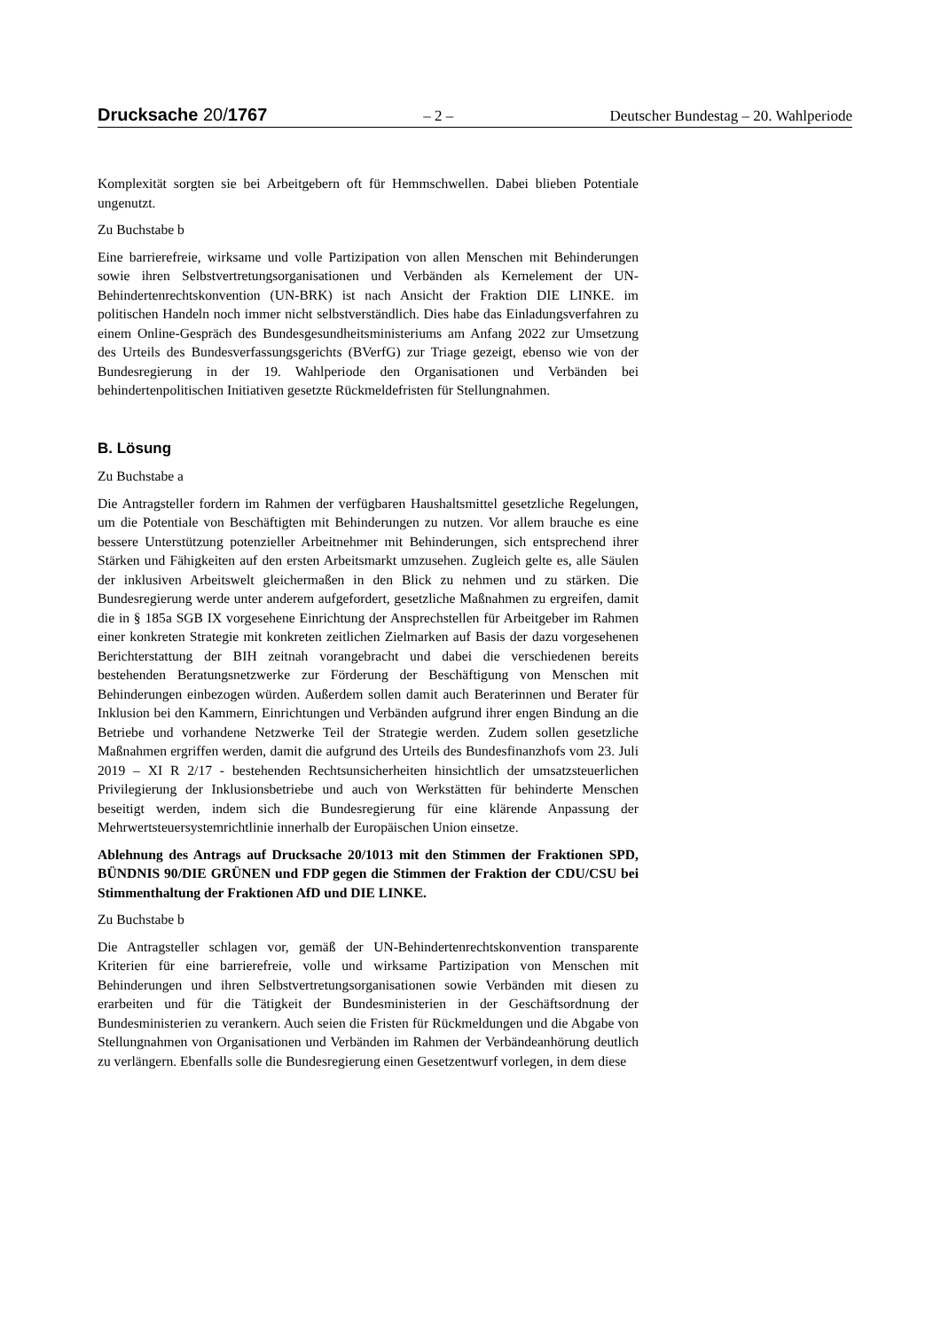Drucksache 20/1767
– 2 – Deutscher Bundestag – 20. Wahlperiode
Komplexität sorgten sie bei Arbeitgebern oft für Hemmschwellen. Dabei blieben Potentiale ungenutzt.
Zu Buchstabe b
Eine barrierefreie, wirksame und volle Partizipation von allen Menschen mit Behinderungen sowie ihren Selbstvertretungsorganisationen und Verbänden als Kernelement der UN-Behindertenrechtskonvention (UN-BRK) ist nach Ansicht der Fraktion DIE LINKE. im politischen Handeln noch immer nicht selbstverständlich. Dies habe das Einladungsverfahren zu einem Online-Gespräch des Bundesgesundheitsministeriums am Anfang 2022 zur Umsetzung des Urteils des Bundesverfassungsgerichts (BVerfG) zur Triage gezeigt, ebenso wie von der Bundesregierung in der 19. Wahlperiode den Organisationen und Verbänden bei behindertenpolitischen Initiativen gesetzte Rückmeldefristen für Stellungnahmen.
B. Lösung
Zu Buchstabe a
Die Antragsteller fordern im Rahmen der verfügbaren Haushaltsmittel gesetzliche Regelungen, um die Potentiale von Beschäftigten mit Behinderungen zu nutzen. Vor allem brauche es eine bessere Unterstützung potenzieller Arbeitnehmer mit Behinderungen, sich entsprechend ihrer Stärken und Fähigkeiten auf den ersten Arbeitsmarkt umzusehen. Zugleich gelte es, alle Säulen der inklusiven Arbeitswelt gleichermaßen in den Blick zu nehmen und zu stärken. Die Bundesregierung werde unter anderem aufgefordert, gesetzliche Maßnahmen zu ergreifen, damit die in § 185a SGB IX vorgesehene Einrichtung der Ansprechstellen für Arbeitgeber im Rahmen einer konkreten Strategie mit konkreten zeitlichen Zielmarken auf Basis der dazu vorgesehenen Berichterstattung der BIH zeitnah vorangebracht und dabei die verschiedenen bereits bestehenden Beratungsnetzwerke zur Förderung der Beschäftigung von Menschen mit Behinderungen einbezogen würden. Außerdem sollen damit auch Beraterinnen und Berater für Inklusion bei den Kammern, Einrichtungen und Verbänden aufgrund ihrer engen Bindung an die Betriebe und vorhandene Netzwerke Teil der Strategie werden. Zudem sollen gesetzliche Maßnahmen ergriffen werden, damit die aufgrund des Urteils des Bundesfinanzhofs vom 23. Juli 2019 – XI R 2/17 - bestehenden Rechtsunsicherheiten hinsichtlich der umsatzsteuerlichen Privilegierung der Inklusionsbetriebe und auch von Werkstätten für behinderte Menschen beseitigt werden, indem sich die Bundesregierung für eine klärende Anpassung der Mehrwertsteuersystemrichtlinie innerhalb der Europäischen Union einsetze.
Ablehnung des Antrags auf Drucksache 20/1013 mit den Stimmen der Fraktionen SPD, BÜNDNIS 90/DIE GRÜNEN und FDP gegen die Stimmen der Fraktion der CDU/CSU bei Stimmenthaltung der Fraktionen AfD und DIE LINKE.
Zu Buchstabe b
Die Antragsteller schlagen vor, gemäß der UN-Behindertenrechtskonvention transparente Kriterien für eine barrierefreie, volle und wirksame Partizipation von Menschen mit Behinderungen und ihren Selbstvertretungsorganisationen sowie Verbänden mit diesen zu erarbeiten und für die Tätigkeit der Bundesministerien in der Geschäftsordnung der Bundesministerien zu verankern. Auch seien die Fristen für Rückmeldungen und die Abgabe von Stellungnahmen von Organisationen und Verbänden im Rahmen der Verbändeanhörung deutlich zu verlängern. Ebenfalls solle die Bundesregierung einen Gesetzentwurf vorlegen, in dem diese